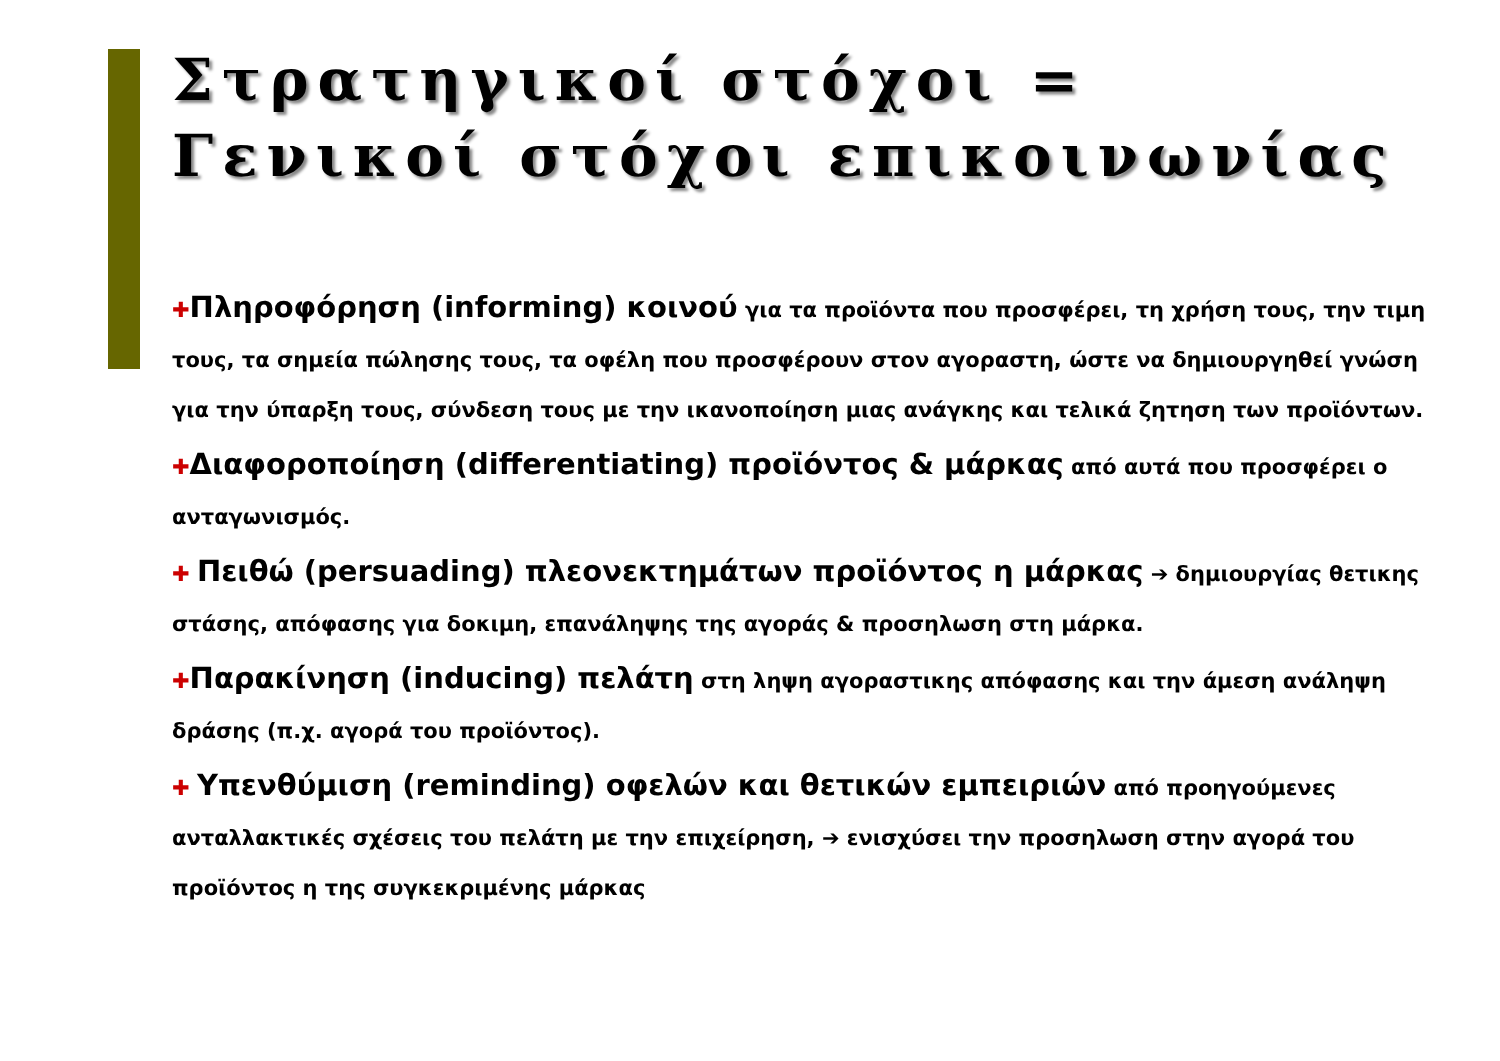Στρατηγικοί στόχοι =
Γενικοί στόχοι επικοινωνίας
✚Πληροφόρηση (informing) κοινού για τα προϊόντα που προσφέρει, τη χρήση τους, την τιμη τους, τα σημεία πώλησης τους, τα οφέλη που προσφέρουν στον αγοραστη, ώστε να δημιουργηθεί γνώση για την ύπαρξη τους, σύνδεση τους με την ικανοποίηση μιας ανάγκης και τελικά ζητηση των προϊόντων.
✚Διαφοροποίηση (differentiating) προϊόντος & μάρκας από αυτά που προσφέρει ο ανταγωνισμός.
✚ Πειθώ (persuading) πλεονεκτημάτων προϊόντος η μάρκας ➔ δημιουργίας θετικης στάσης, απόφασης για δοκιμη, επανάληψης της αγοράς & προσηλωση στη μάρκα.
✚Παρακίνηση (inducing) πελάτη στη ληψη αγοραστικης απόφασης και την άμεση ανάληψη δράσης (π.χ. αγορά του προϊόντος).
✚ Υπενθύμιση (reminding) οφελών και θετικών εμπειριών από προηγούμενες ανταλλακτικές σχέσεις του πελάτη με την επιχείρηση, ➔ ενισχύσει την προσηλωση στην αγορά του προϊόντος η της συγκεκριμένης μάρκας